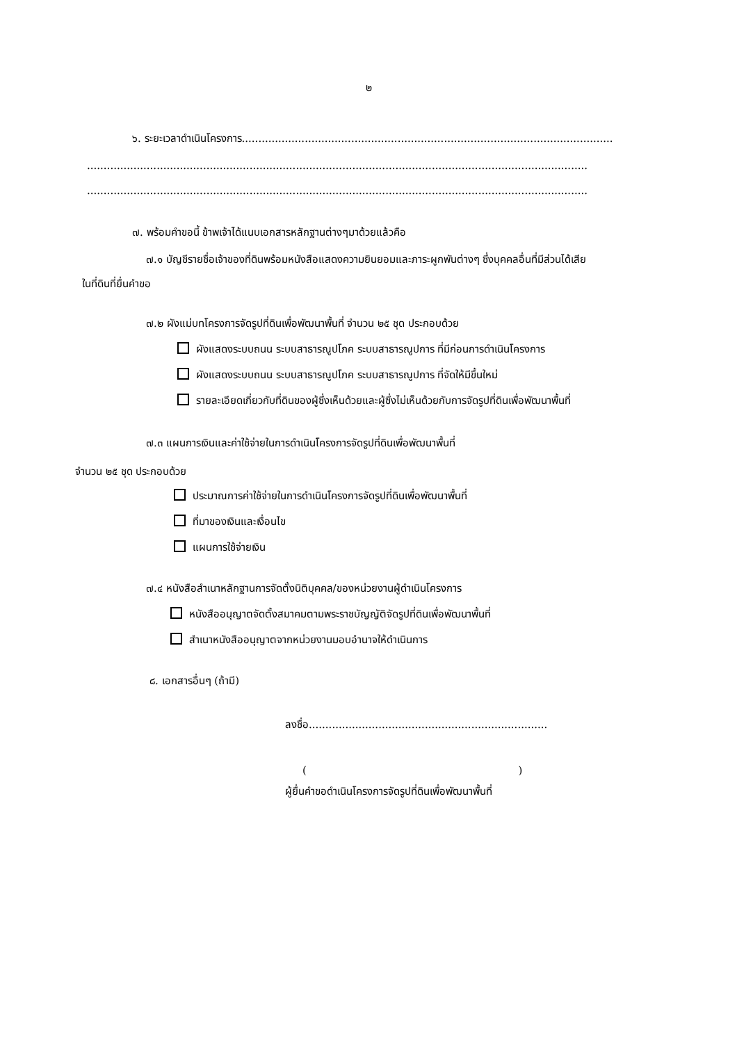๒
๖. ระยะเวลาดำเนินโครงการ................................................................................................................
.......................................................................................................................................................
.......................................................................................................................................................
๗. พร้อมคำขอนี้ ข้าพเจ้าได้แนบเอกสารหลักฐานต่างๆมาด้วยแล้วคือ
๗.๑ บัญชีรายชื่อเจ้าของที่ดินพร้อมหนังสือแสดงความยินยอมและภาระผูกพันต่างๆ ซึ่งบุคคลอื่นที่มีส่วนได้เสีย
ในที่ดินที่ยื่นคำขอ
๗.๒ ผังแม่บทโครงการจัดรูปที่ดินเพื่อพัฒนาพื้นที่ จำนวน ๒๕ ชุด ประกอบด้วย
ผังแสดงระบบถนน ระบบสาธารณูปโภค ระบบสาธารณูปการ ที่มีก่อนการดำเนินโครงการ
ผังแสดงระบบถนน ระบบสาธารณูปโภค ระบบสาธารณูปการ ที่จัดให้มีขึ้นใหม่
รายละเอียดเกี่ยวกับที่ดินของผู้ซึ่งเห็นด้วยและผู้ซึ่งไม่เห็นด้วยกับการจัดรูปที่ดินเพื่อพัฒนาพื้นที่
๗.๓ แผนการเงินและค่าใช้จ่ายในการดำเนินโครงการจัดรูปที่ดินเพื่อพัฒนาพื้นที่
จำนวน ๒๕ ชุด ประกอบด้วย
ประมาณการค่าใช้จ่ายในการดำเนินโครงการจัดรูปที่ดินเพื่อพัฒนาพื้นที่
ที่มาของเงินและเงื่อนไข
แผนการใช้จ่ายเงิน
๗.๔ หนังสือสำเนาหลักฐานการจัดตั้งนิติบุคคล/ของหน่วยงานผู้ดำเนินโครงการ
หนังสืออนุญาตจัดตั้งสมาคมตามพระราชบัญญัติจัดรูปที่ดินเพื่อพัฒนาพื้นที่
สำเนาหนังสืออนุญาตจากหน่วยงานมอบอำนาจให้ดำเนินการ
๘. เอกสารอื่นๆ (ถ้ามี)
ลงชื่อ........................................................................
( )
ผู้ยื่นคำขอดำเนินโครงการจัดรูปที่ดินเพื่อพัฒนาพื้นที่